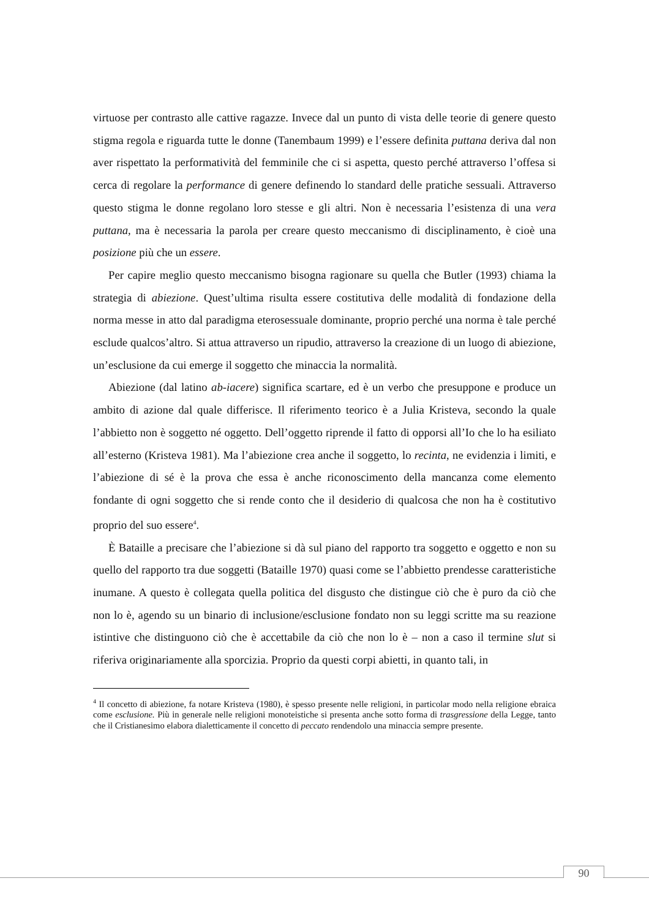virtuose per contrasto alle cattive ragazze. Invece dal un punto di vista delle teorie di genere questo stigma regola e riguarda tutte le donne (Tanembaum 1999) e l’essere definita puttana deriva dal non aver rispettato la performatività del femminile che ci si aspetta, questo perché attraverso l’offesa si cerca di regolare la performance di genere definendo lo standard delle pratiche sessuali. Attraverso questo stigma le donne regolano loro stesse e gli altri. Non è necessaria l’esistenza di una vera puttana, ma è necessaria la parola per creare questo meccanismo di disciplinamento, è cioè una posizione più che un essere.
Per capire meglio questo meccanismo bisogna ragionare su quella che Butler (1993) chiama la strategia di abiezione. Quest’ultima risulta essere costitutiva delle modalità di fondazione della norma messe in atto dal paradigma eterosessuale dominante, proprio perché una norma è tale perché esclude qualcos’altro. Si attua attraverso un ripudio, attraverso la creazione di un luogo di abiezione, un’esclusione da cui emerge il soggetto che minaccia la normalità.
Abiezione (dal latino ab-iacere) significa scartare, ed è un verbo che presuppone e produce un ambito di azione dal quale differisce. Il riferimento teorico è a Julia Kristeva, secondo la quale l’abbietto non è soggetto né oggetto. Dell’oggetto riprende il fatto di opporsi all’Io che lo ha esiliato all’esterno (Kristeva 1981). Ma l’abiezione crea anche il soggetto, lo recinta, ne evidenzia i limiti, e l’abiezione di sé è la prova che essa è anche riconoscimento della mancanza come elemento fondante di ogni soggetto che si rende conto che il desiderio di qualcosa che non ha è costitutivo proprio del suo essere<sup>4</sup>.
È Bataille a precisare che l’abiezione si dà sul piano del rapporto tra soggetto e oggetto e non su quello del rapporto tra due soggetti (Bataille 1970) quasi come se l’abbietto prendesse caratteristiche inumane. A questo è collegata quella politica del disgusto che distingue ciò che è puro da ciò che non lo è, agendo su un binario di inclusione/esclusione fondato non su leggi scritte ma su reazione istintive che distinguono ciò che è accettabile da ciò che non lo è – non a caso il termine slut si riferiva originariamente alla sporcizia. Proprio da questi corpi abietti, in quanto tali, in
<sup>4</sup> Il concetto di abiezione, fa notare Kristeva (1980), è spesso presente nelle religioni, in particolar modo nella religione ebraica come esclusione. Più in generale nelle religioni monoteistiche si presenta anche sotto forma di trasgressione della Legge, tanto che il Cristianesimo elabora dialetticamente il concetto di peccato rendendolo una minaccia sempre presente.
90